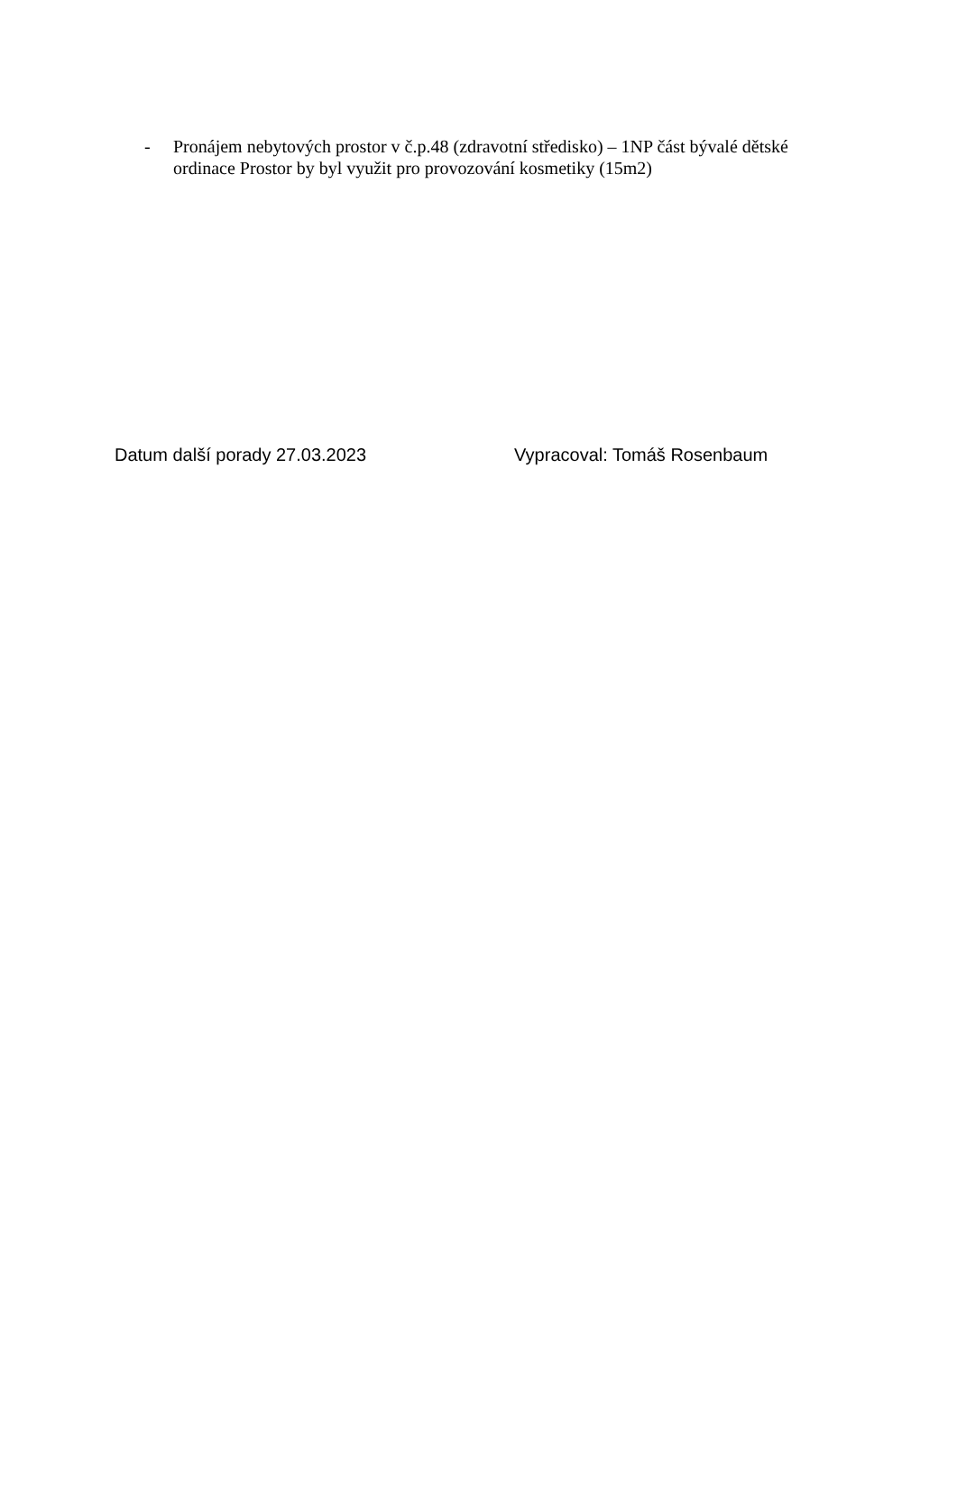- Pronájem nebytových prostor v č.p.48 (zdravotní středisko) – 1NP část bývalé dětské ordinace Prostor by byl využit pro provozování kosmetiky (15m2)
Datum další porady 27.03.2023 Vypracoval: Tomáš Rosenbaum